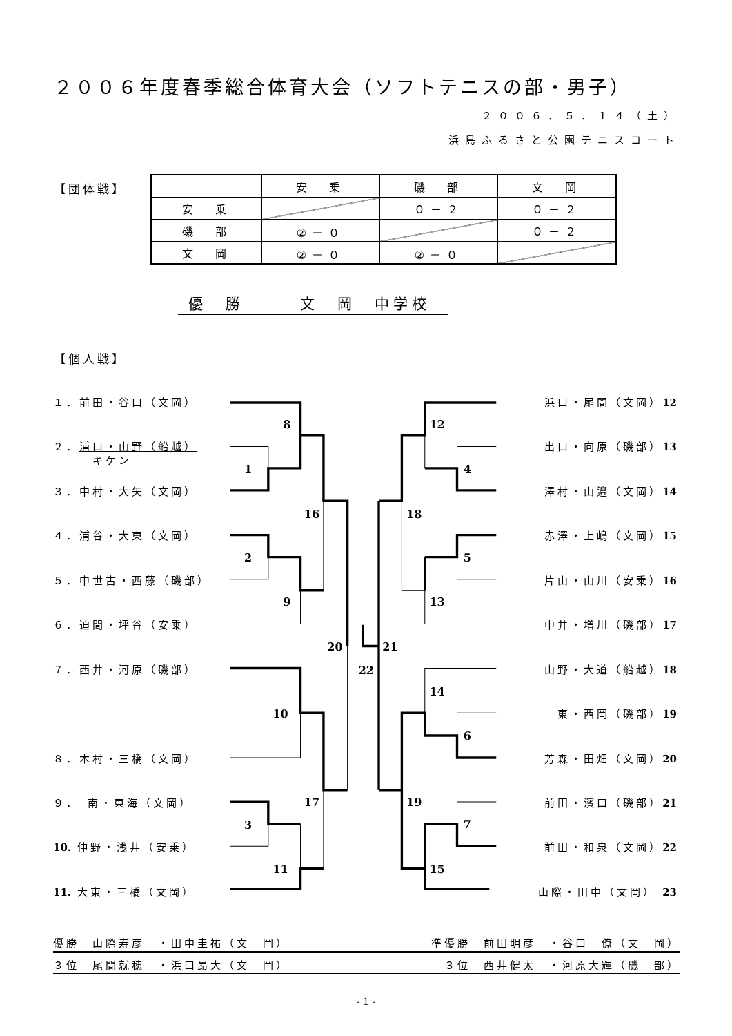２００６年度春季総合体育大会（ソフトテニスの部・男子）
２００６．５．１４（土）
浜島ふるさと公園テニスコート
【団体戦】
| | 安 乗 | 磯 部 | 文 岡 |
| 安 乗 | | ０－２ | ０－２ |
| 磯 部 | ②－０ | | ０－２ |
| 文 岡 | ②－０ | ②－０ | |
優　勝　　　文　岡　中学校
【個人戦】
１．前田・谷口（文岡）
２．浦口・山野（船越）
　　　キケン
３．中村・大矢（文岡）
４．浦谷・大東（文岡）
５．中世古・西藤（磯部）
６．迫間・坪谷（安乗）
７．西井・河原（磯部）
８．木村・三橋（文岡）
９．　南・東海（文岡）
10. 仲野・浅井（安乗）
11. 大東・三橋（文岡）
8
1
16
2
9
20
10
3
17
11
22
21
12
4
18
5
13
14
6
19
7
15
浜口・尾間（文岡）12
出口・向原（磯部）13
澤村・山邉（文岡）14
赤澤・上嶋（文岡）15
片山・山川（安乗）16
中井・増川（磯部）17
山野・大道（船越）18
東・西岡（磯部）19
芳森・田畑（文岡）20
前田・濱口（磯部）21
前田・和泉（文岡）22
山際・田中（文岡） 23
優勝　山際寿彦　・田中圭祐（文　岡） 準優勝　前田明彦　・谷口　僚（文　岡）
３位　尾間就穂　・浜口昂大（文　岡） ３位　西井健太　・河原大輝（磯　部）
- 1 -